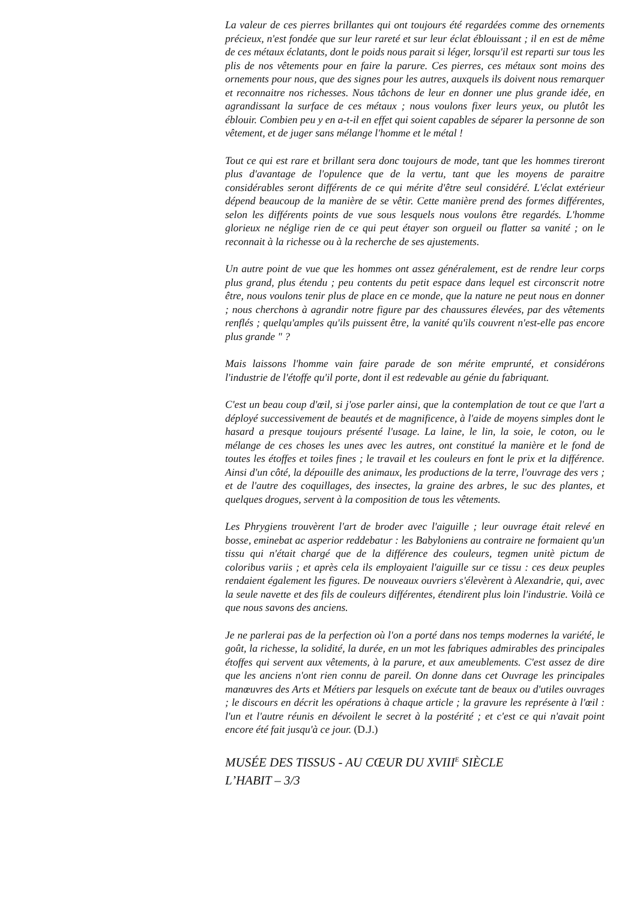La valeur de ces pierres brillantes qui ont toujours été regardées comme des ornements précieux, n'est fondée que sur leur rareté et sur leur éclat éblouissant ; il en est de même de ces métaux éclatants, dont le poids nous parait si léger, lorsqu'il est reparti sur tous les plis de nos vêtements pour en faire la parure. Ces pierres, ces métaux sont moins des ornements pour nous, que des signes pour les autres, auxquels ils doivent nous remarquer et reconnaitre nos richesses. Nous tâchons de leur en donner une plus grande idée, en agrandissant la surface de ces métaux ; nous voulons fixer leurs yeux, ou plutôt les éblouir. Combien peu y en a-t-il en effet qui soient capables de séparer la personne de son vêtement, et de juger sans mélange l'homme et le métal !
Tout ce qui est rare et brillant sera donc toujours de mode, tant que les hommes tireront plus d'avantage de l'opulence que de la vertu, tant que les moyens de paraitre considérables seront différents de ce qui mérite d'être seul considéré. L'éclat extérieur dépend beaucoup de la manière de se vêtir. Cette manière prend des formes différentes, selon les différents points de vue sous lesquels nous voulons être regardés. L'homme glorieux ne néglige rien de ce qui peut étayer son orgueil ou flatter sa vanité ; on le reconnait à la richesse ou à la recherche de ses ajustements.
Un autre point de vue que les hommes ont assez généralement, est de rendre leur corps plus grand, plus étendu ; peu contents du petit espace dans lequel est circonscrit notre être, nous voulons tenir plus de place en ce monde, que la nature ne peut nous en donner ; nous cherchons à agrandir notre figure par des chaussures élevées, par des vêtements renflés ; quelqu'amples qu'ils puissent être, la vanité qu'ils couvrent n'est-elle pas encore plus grande " ?
Mais laissons l'homme vain faire parade de son mérite emprunté, et considérons l'industrie de l'étoffe qu'il porte, dont il est redevable au génie du fabriquant.
C'est un beau coup d'œil, si j'ose parler ainsi, que la contemplation de tout ce que l'art a déployé successivement de beautés et de magnificence, à l'aide de moyens simples dont le hasard a presque toujours présenté l'usage. La laine, le lin, la soie, le coton, ou le mélange de ces choses les unes avec les autres, ont constitué la manière et le fond de toutes les étoffes et toiles fines ; le travail et les couleurs en font le prix et la différence. Ainsi d'un côté, la dépouille des animaux, les productions de la terre, l'ouvrage des vers ; et de l'autre des coquillages, des insectes, la graine des arbres, le suc des plantes, et quelques drogues, servent à la composition de tous les vêtements.
Les Phrygiens trouvèrent l'art de broder avec l'aiguille ; leur ouvrage était relevé en bosse, eminebat ac asperior reddebatur : les Babyloniens au contraire ne formaient qu'un tissu qui n'était chargé que de la différence des couleurs, tegmen unitè pictum de coloribus variis ; et après cela ils employaient l'aiguille sur ce tissu : ces deux peuples rendaient également les figures. De nouveaux ouvriers s'élevèrent à Alexandrie, qui, avec la seule navette et des fils de couleurs différentes, étendirent plus loin l'industrie. Voilà ce que nous savons des anciens.
Je ne parlerai pas de la perfection où l'on a porté dans nos temps modernes la variété, le goût, la richesse, la solidité, la durée, en un mot les fabriques admirables des principales étoffes qui servent aux vêtements, à la parure, et aux ameublements. C'est assez de dire que les anciens n'ont rien connu de pareil. On donne dans cet Ouvrage les principales manœuvres des Arts et Métiers par lesquels on exécute tant de beaux ou d'utiles ouvrages ; le discours en décrit les opérations à chaque article ; la gravure les représente à l'œil : l'un et l'autre réunis en dévoilent le secret à la postérité ; et c'est ce qui n'avait point encore été fait jusqu'à ce jour. (D.J.)
MUSÉE DES TISSUS - AU CŒUR DU XVIII<sup>E</sup> SIÈCLE
L’HABIT – 3/3